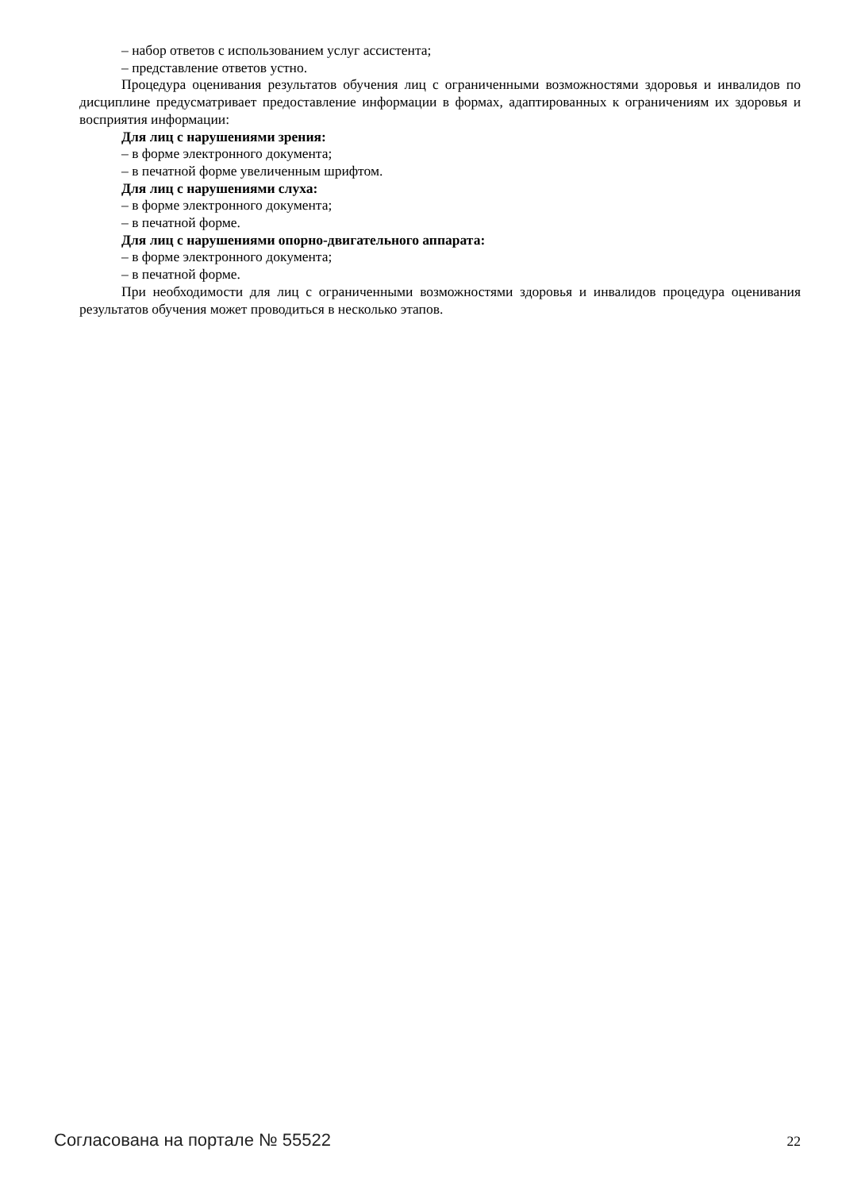– набор ответов с использованием услуг ассистента;
– представление ответов устно.
Процедура оценивания результатов обучения лиц с ограниченными возможностями здоровья и инвалидов по дисциплине предусматривает предоставление информации в формах, адаптированных к ограничениям их здоровья и восприятия информации:
Для лиц с нарушениями зрения:
– в форме электронного документа;
– в печатной форме увеличенным шрифтом.
Для лиц с нарушениями слуха:
– в форме электронного документа;
– в печатной форме.
Для лиц с нарушениями опорно-двигательного аппарата:
– в форме электронного документа;
– в печатной форме.
При необходимости для лиц с ограниченными возможностями здоровья и инвалидов процедура оценивания результатов обучения может проводиться в несколько этапов.
Согласована на портале № 55522 22